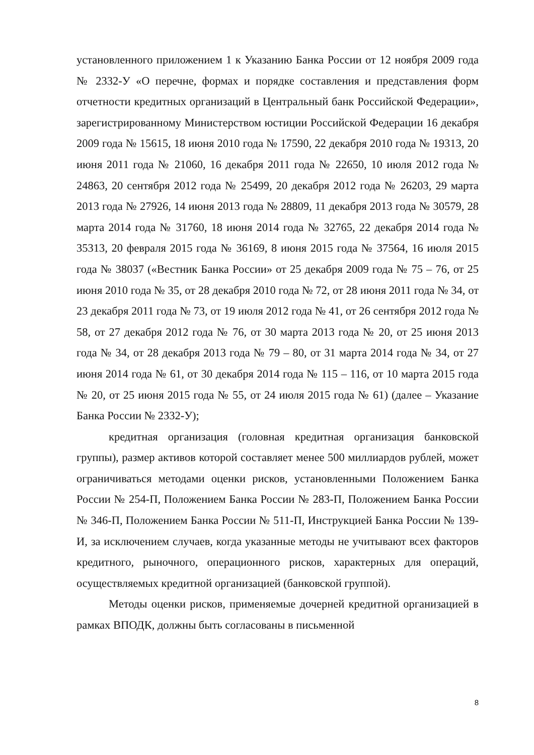установленного приложением 1 к Указанию Банка России от 12 ноября 2009 года № 2332-У «О перечне, формах и порядке составления и представления форм отчетности кредитных организаций в Центральный банк Российской Федерации», зарегистрированному Министерством юстиции Российской Федерации 16 декабря 2009 года № 15615, 18 июня 2010 года № 17590, 22 декабря 2010 года № 19313, 20 июня 2011 года № 21060, 16 декабря 2011 года № 22650, 10 июля 2012 года № 24863, 20 сентября 2012 года № 25499, 20 декабря 2012 года № 26203, 29 марта 2013 года № 27926, 14 июня 2013 года № 28809, 11 декабря 2013 года № 30579, 28 марта 2014 года № 31760, 18 июня 2014 года № 32765, 22 декабря 2014 года № 35313, 20 февраля 2015 года № 36169, 8 июня 2015 года № 37564, 16 июля 2015 года № 38037 («Вестник Банка России» от 25 декабря 2009 года № 75 – 76, от 25 июня 2010 года № 35, от 28 декабря 2010 года № 72, от 28 июня 2011 года № 34, от 23 декабря 2011 года № 73, от 19 июля 2012 года № 41, от 26 сентября 2012 года № 58, от 27 декабря 2012 года № 76, от 30 марта 2013 года № 20, от 25 июня 2013 года № 34, от 28 декабря 2013 года № 79 – 80, от 31 марта 2014 года № 34, от 27 июня 2014 года № 61, от 30 декабря 2014 года № 115 – 116, от 10 марта 2015 года № 20, от 25 июня 2015 года № 55, от 24 июля 2015 года № 61) (далее – Указание Банка России № 2332-У);
кредитная организация (головная кредитная организация банковской группы), размер активов которой составляет менее 500 миллиардов рублей, может ограничиваться методами оценки рисков, установленными Положением Банка России № 254-П, Положением Банка России № 283-П, Положением Банка России № 346-П, Положением Банка России № 511-П, Инструкцией Банка России № 139-И, за исключением случаев, когда указанные методы не учитывают всех факторов кредитного, рыночного, операционного рисков, характерных для операций, осуществляемых кредитной организацией (банковской группой).
Методы оценки рисков, применяемые дочерней кредитной организацией в рамках ВПОДК, должны быть согласованы в письменной
8